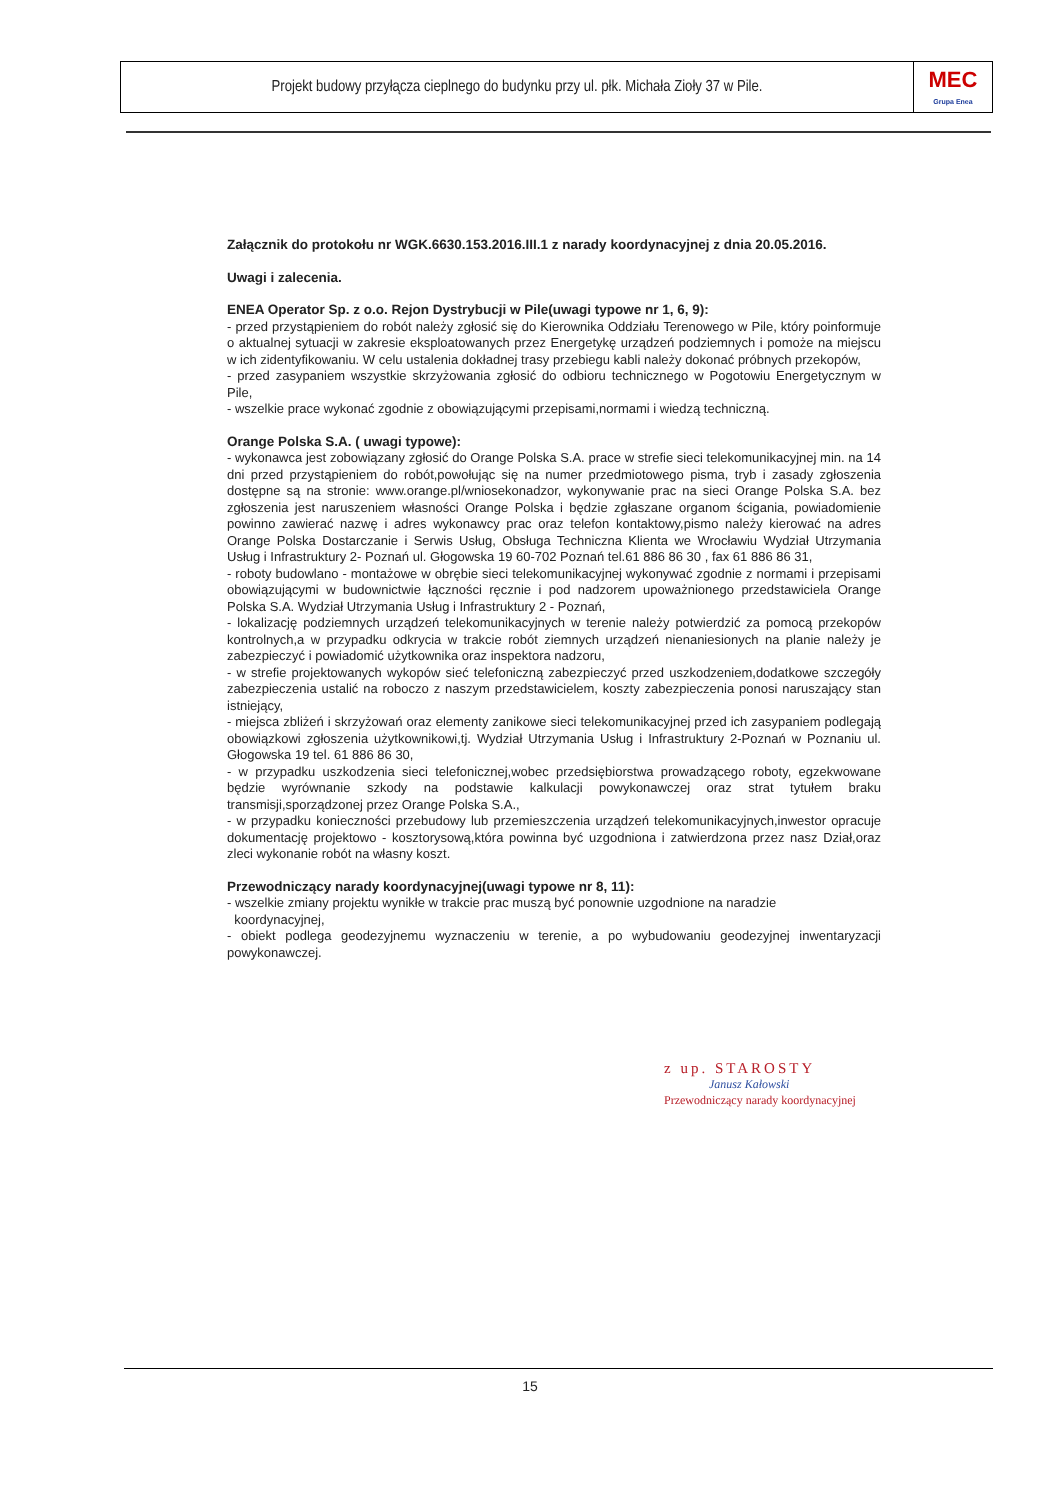Projekt budowy przyłącza cieplnego do budynku przy ul. płk. Michała Zioły 37 w Pile.
MEC
Grupa Enea
Załącznik do protokołu nr WGK.6630.153.2016.III.1 z narady koordynacyjnej z dnia 20.05.2016.
Uwagi i zalecenia.
ENEA Operator Sp. z o.o. Rejon Dystrybucji w Pile(uwagi typowe nr 1, 6, 9):
- przed przystąpieniem do robót należy zgłosić się do Kierownika Oddziału Terenowego w Pile, który poinformuje o aktualnej sytuacji w zakresie eksploatowanych przez Energetykę urządzeń podziemnych i pomoże na miejscu w ich zidentyfikowaniu. W celu ustalenia dokładnej trasy przebiegu kabli należy dokonać próbnych przekopów,
- przed zasypaniem wszystkie skrzyżowania zgłosić do odbioru technicznego w Pogotowiu Energetycznym w Pile,
- wszelkie prace wykonać zgodnie z obowiązującymi przepisami,normami i wiedzą techniczną.
Orange Polska S.A. ( uwagi typowe):
- wykonawca jest zobowiązany zgłosić do Orange Polska S.A. prace w strefie sieci telekomunikacyjnej min. na 14 dni przed przystąpieniem do robót,powołując się na numer przedmiotowego pisma, tryb i zasady zgłoszenia dostępne są na stronie: www.orange.pl/wniosekonadzor, wykonywanie prac na sieci Orange Polska S.A. bez zgłoszenia jest naruszeniem własności Orange Polska i będzie zgłaszane organom ścigania, powiadomienie powinno zawierać nazwę i adres wykonawcy prac oraz telefon kontaktowy,pismo należy kierować na adres Orange Polska Dostarczanie i Serwis Usług, Obsługa Techniczna Klienta we Wrocławiu Wydział Utrzymania Usług i Infrastruktury 2- Poznań ul. Głogowska 19 60-702 Poznań tel.61 886 86 30 , fax 61 886 86 31,
- roboty budowlano - montażowe w obrębie sieci telekomunikacyjnej wykonywać zgodnie z normami i przepisami obowiązującymi w budownictwie łączności ręcznie i pod nadzorem upoważnionego przedstawiciela Orange Polska S.A. Wydział Utrzymania Usług i Infrastruktury 2 - Poznań,
- lokalizację podziemnych urządzeń telekomunikacyjnych w terenie należy potwierdzić za pomocą przekopów kontrolnych,a w przypadku odkrycia w trakcie robót ziemnych urządzeń nienaniesionych na planie należy je zabezpieczyć i powiadomić użytkownika oraz inspektora nadzoru,
- w strefie projektowanych wykopów sieć telefoniczną zabezpieczyć przed uszkodzeniem,dodatkowe szczegóły zabezpieczenia ustalić na roboczo z naszym przedstawicielem, koszty zabezpieczenia ponosi naruszający stan istniejący,
- miejsca zbliżeń i skrzyżowań oraz elementy zanikowe sieci telekomunikacyjnej przed ich zasypaniem podlegają obowiązkowi zgłoszenia użytkownikowi,tj. Wydział Utrzymania Usług i Infrastruktury 2-Poznań w Poznaniu ul. Głogowska 19 tel. 61 886 86 30,
- w przypadku uszkodzenia sieci telefonicznej,wobec przedsiębiorstwa prowadzącego roboty, egzekwowane będzie wyrównanie szkody na podstawie kalkulacji powykonawczej oraz strat tytułem braku transmisji,sporządzonej przez Orange Polska S.A.,
- w przypadku konieczności przebudowy lub przemieszczenia urządzeń telekomunikacyjnych,inwestor opracuje dokumentację projektowo - kosztorysową,która powinna być uzgodniona i zatwierdzona przez nasz Dział,oraz zleci wykonanie robót na własny koszt.
Przewodniczący narady koordynacyjnej(uwagi typowe nr 8, 11):
- wszelkie zmiany projektu wynikłe w trakcie prac muszą być ponownie uzgodnione na naradzie
koordynacyjnej,
- obiekt podlega geodezyjnemu wyznaczeniu w terenie, a po wybudowaniu geodezyjnej inwentaryzacji powykonawczej.
z up. STAROSTY
Janusz Kałowski
Przewodniczący narady koordynacyjnej
15